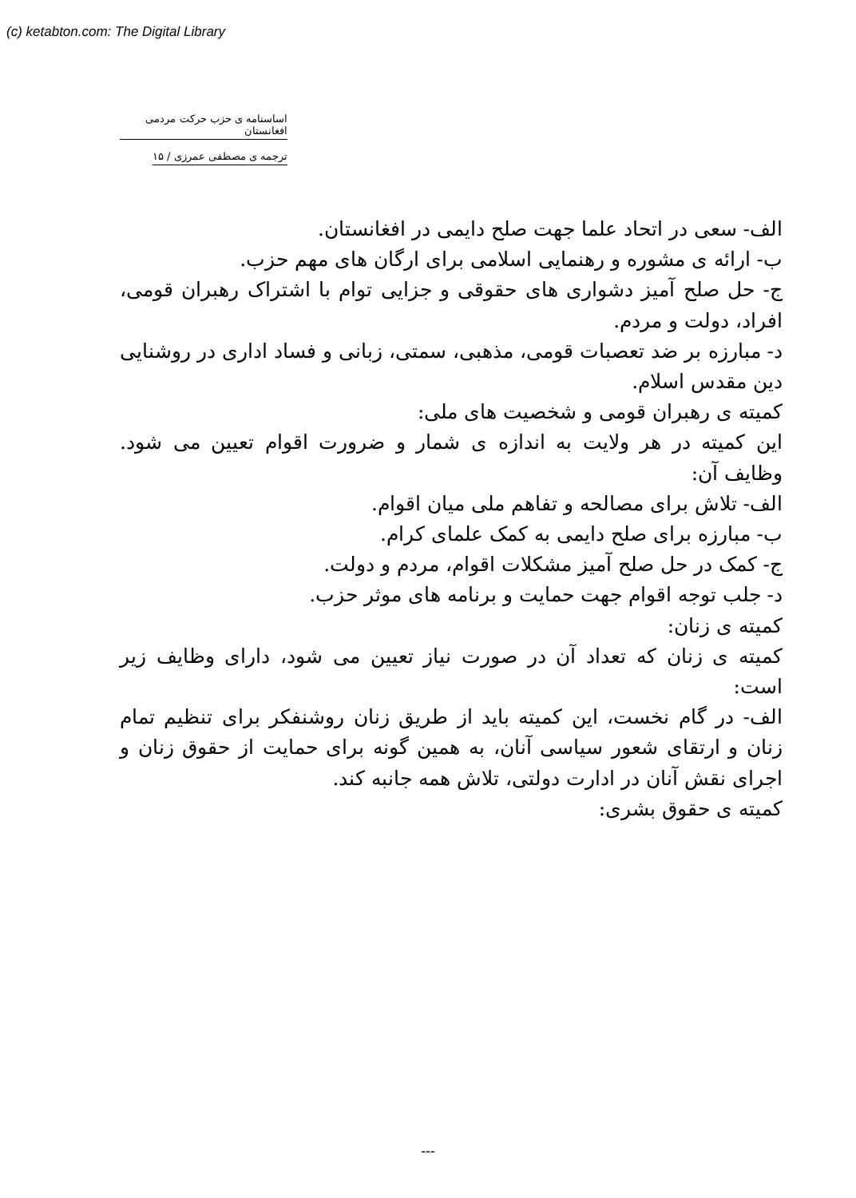(c) ketabton.com: The Digital Library
اساسنامه ی حزب حرکت مردمی افغانستان
ترجمه ی مصطفی عمرزی / ۱۵
الف- سعی در اتحاد علما جهت صلح دایمی در افغانستان.
ب- ارائه ی مشوره و رهنمایی اسلامی برای ارگان های مهم حزب.
ج- حل صلح آمیز دشواری های حقوقی و جزایی توام با اشتراک رهبران قومی، افراد، دولت و مردم.
د- مبارزه بر ضد تعصبات قومی، مذهبی، سمتی، زبانی و فساد اداری در روشنایی دین مقدس اسلام.
کمیته ی رهبران قومی و شخصیت های ملی:
این کمیته در هر ولایت به اندازه ی شمار و ضرورت اقوام تعیین می شود. وظایف آن:
الف- تلاش برای مصالحه و تفاهم ملی میان اقوام.
ب- مبارزه برای صلح دایمی به کمک علمای کرام.
ج- کمک در حل صلح آمیز مشکلات اقوام، مردم و دولت.
د- جلب توجه اقوام جهت حمایت و برنامه های موثر حزب.
کمیته ی زنان:
کمیته ی زنان که تعداد آن در صورت نیاز تعیین می شود، دارای وظایف زیر است:
الف- در گام نخست، این کمیته باید از طریق زنان روشنفکر برای تنظیم تمام زنان و ارتقای شعور سیاسی آنان، به همین گونه برای حمایت از حقوق زنان و اجرای نقش آنان در ادارت دولتی، تلاش همه جانبه کند.
کمیته ی حقوق بشری:
---